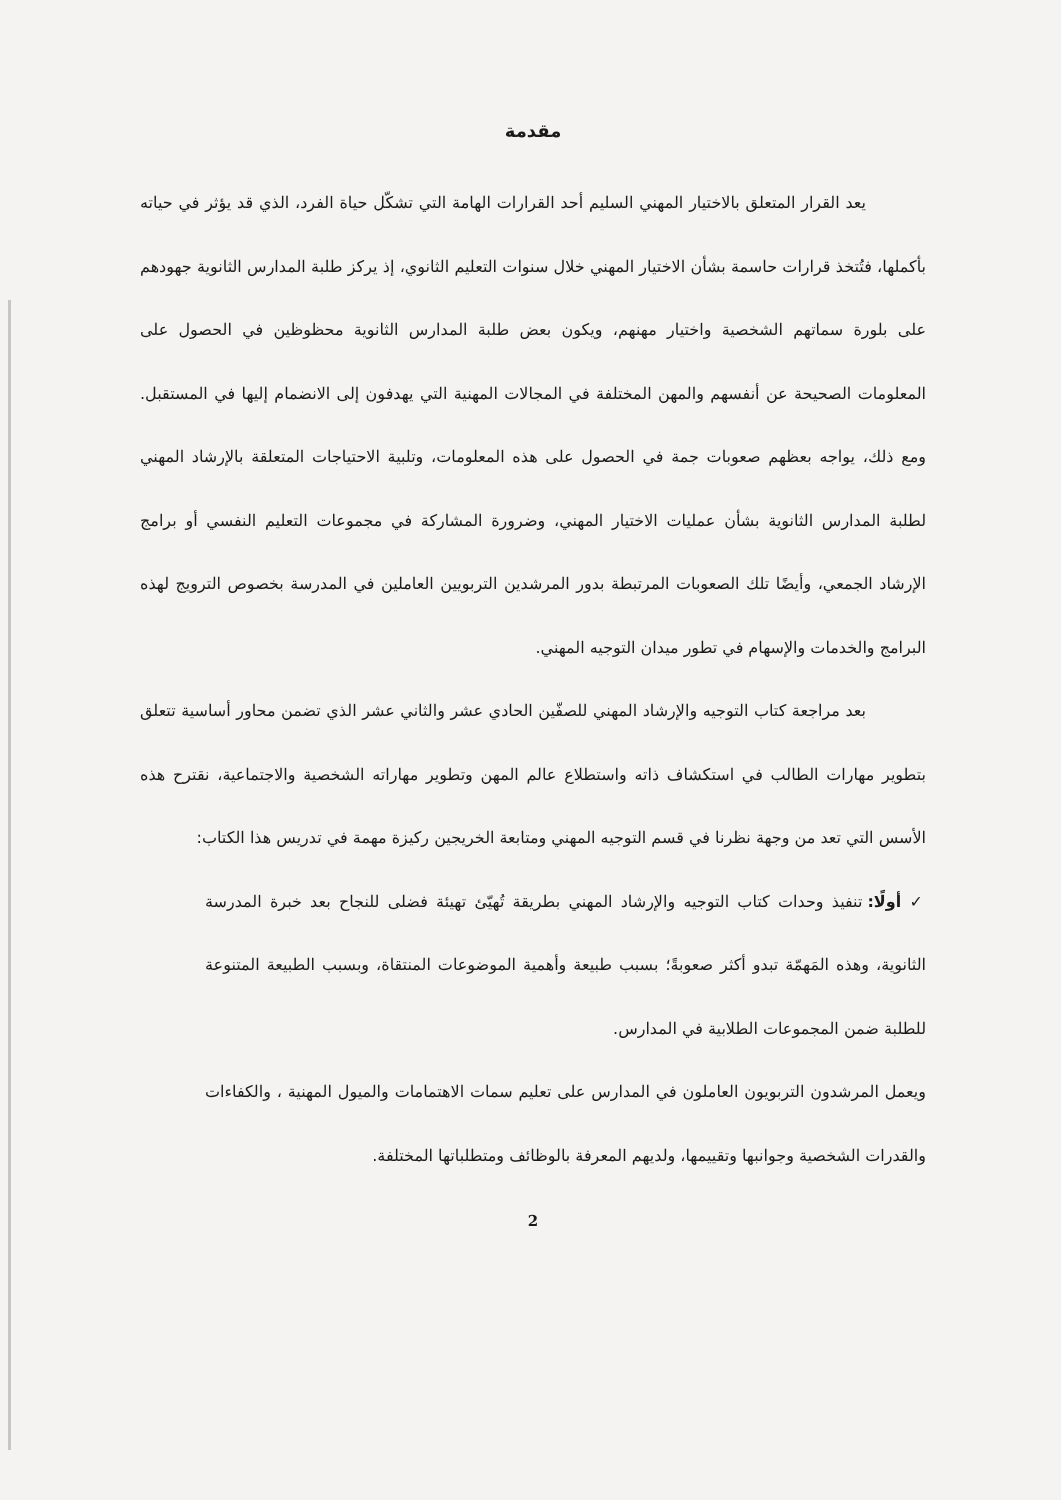مقدمة
يعد القرار المتعلق بالاختيار المهني السليم أحد القرارات الهامة التي تشكّل حياة الفرد، الذي قد يؤثر في حياته بأكملها، فتُتخذ قرارات حاسمة بشأن الاختيار المهني خلال سنوات التعليم الثانوي، إذ يركز طلبة المدارس الثانوية جهودهم على بلورة سماتهم الشخصية واختيار مهنهم، ويكون بعض طلبة المدارس الثانوية محظوظين في الحصول على المعلومات الصحيحة عن أنفسهم والمهن المختلفة في المجالات المهنية التي يهدفون إلى الانضمام إليها في المستقبل. ومع ذلك، يواجه بعظهم صعوبات جمة في الحصول على هذه المعلومات، وتلبية الاحتياجات المتعلقة بالإرشاد المهني لطلبة المدارس الثانوية بشأن عمليات الاختيار المهني، وضرورة المشاركة في مجموعات التعليم النفسي أو برامج الإرشاد الجمعي، وأيضًا تلك الصعوبات المرتبطة بدور المرشدين التربويين العاملين في المدرسة بخصوص الترويج لهذه البرامج والخدمات والإسهام في تطور ميدان التوجيه المهني.
بعد مراجعة كتاب التوجيه والإرشاد المهني للصفّين الحادي عشر والثاني عشر الذي تضمن محاور أساسية تتعلق بتطوير مهارات الطالب في استكشاف ذاته واستطلاع عالم المهن وتطوير مهاراته الشخصية والاجتماعية، نقترح هذه الأسس التي تعد من وجهة نظرنا في قسم التوجيه المهني ومتابعة الخريجين ركيزة مهمة في تدريس هذا الكتاب:
✓ أولًا: تنفيذ وحدات كتاب التوجيه والإرشاد المهني بطريقة تُهيّئ تهيئة فضلى للنجاح بعد خبرة المدرسة الثانوية، وهذه المَهمّة تبدو أكثر صعوبةً؛ بسبب طبيعة وأهمية الموضوعات المنتقاة، وبسبب الطبيعة المتنوعة للطلبة ضمن المجموعات الطلابية في المدارس.
ويعمل المرشدون التربويون العاملون في المدارس على تعليم سمات الاهتمامات والميول المهنية ، والكفاءات والقدرات الشخصية وجوانبها وتقييمها، ولديهم المعرفة بالوظائف ومتطلباتها المختلفة.
2